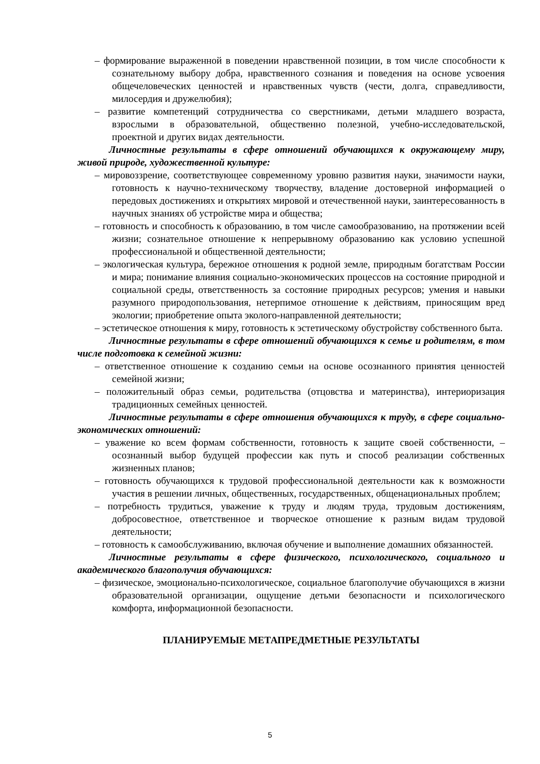– формирование выраженной в поведении нравственной позиции, в том числе способности к сознательному выбору добра, нравственного сознания и поведения на основе усвоения общечеловеческих ценностей и нравственных чувств (чести, долга, справедливости, милосердия и дружелюбия);
– развитие компетенций сотрудничества со сверстниками, детьми младшего возраста, взрослыми в образовательной, общественно полезной, учебно-исследовательской, проектной и других видах деятельности.
Личностные результаты в сфере отношений обучающихся к окружающему миру, живой природе, художественной культуре:
– мировоззрение, соответствующее современному уровню развития науки, значимости науки, готовность к научно-техническому творчеству, владение достоверной информацией о передовых достижениях и открытиях мировой и отечественной науки, заинтересованность в научных знаниях об устройстве мира и общества;
– готовность и способность к образованию, в том числе самообразованию, на протяжении всей жизни; сознательное отношение к непрерывному образованию как условию успешной профессиональной и общественной деятельности;
– экологическая культура, бережное отношения к родной земле, природным богатствам России и мира; понимание влияния социально-экономических процессов на состояние природной и социальной среды, ответственность за состояние природных ресурсов; умения и навыки разумного природопользования, нетерпимое отношение к действиям, приносящим вред экологии; приобретение опыта эколого-направленной деятельности;
– эстетическое отношения к миру, готовность к эстетическому обустройству собственного быта.
Личностные результаты в сфере отношений обучающихся к семье и родителям, в том числе подготовка к семейной жизни:
– ответственное отношение к созданию семьи на основе осознанного принятия ценностей семейной жизни;
– положительный образ семьи, родительства (отцовства и материнства), интериоризация традиционных семейных ценностей.
Личностные результаты в сфере отношения обучающихся к труду, в сфере социально-экономических отношений:
– уважение ко всем формам собственности, готовность к защите своей собственности, – осознанный выбор будущей профессии как путь и способ реализации собственных жизненных планов;
– готовность обучающихся к трудовой профессиональной деятельности как к возможности участия в решении личных, общественных, государственных, общенациональных проблем;
– потребность трудиться, уважение к труду и людям труда, трудовым достижениям, добросовестное, ответственное и творческое отношение к разным видам трудовой деятельности;
– готовность к самообслуживанию, включая обучение и выполнение домашних обязанностей.
Личностные результаты в сфере физического, психологического, социального и академического благополучия обучающихся:
– физическое, эмоционально-психологическое, социальное благополучие обучающихся в жизни образовательной организации, ощущение детьми безопасности и психологического комфорта, информационной безопасности.
ПЛАНИРУЕМЫЕ МЕТАПРЕДМЕТНЫЕ РЕЗУЛЬТАТЫ
5